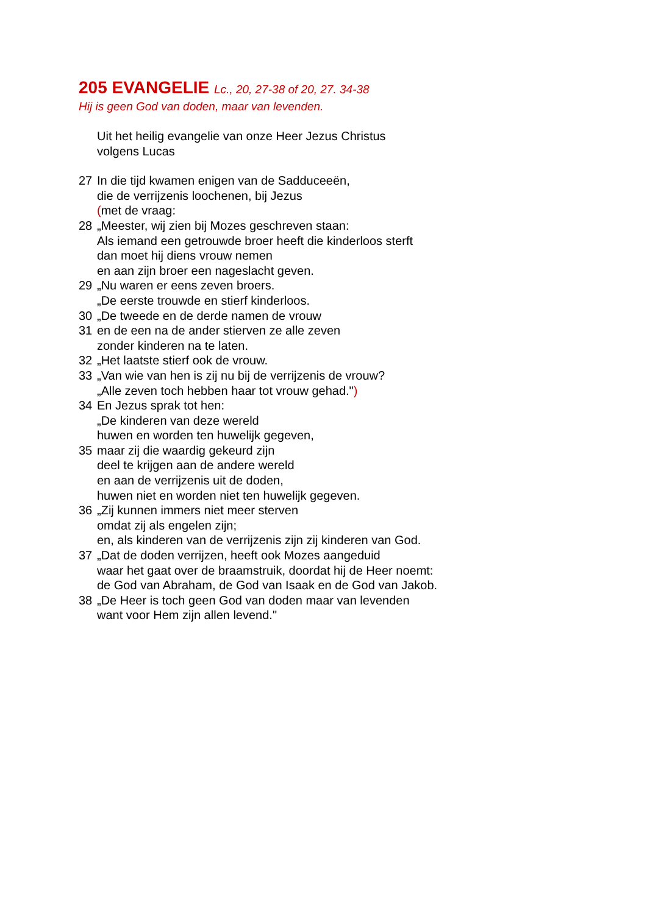205 EVANGELIE Lc., 20, 27-38 of 20, 27. 34-38
Hij is geen God van doden, maar van levenden.
Uit het heilig evangelie van onze Heer Jezus Christus
volgens Lucas
27 In die tijd kwamen enigen van de Sadduceeën,
die de verrijzenis loochenen, bij Jezus
(met de vraag:
28 „Meester, wij zien bij Mozes geschreven staan:
Als iemand een getrouwde broer heeft die kinderloos sterft
dan moet hij diens vrouw nemen
en aan zijn broer een nageslacht geven.
29 „Nu waren er eens zeven broers.
„De eerste trouwde en stierf kinderloos.
30 „De tweede en de derde namen de vrouw
31 en de een na de ander stierven ze alle zeven
zonder kinderen na te laten.
32 „Het laatste stierf ook de vrouw.
33 „Van wie van hen is zij nu bij de verrijzenis de vrouw?
„Alle zeven toch hebben haar tot vrouw gehad.")
34 En Jezus sprak tot hen:
„De kinderen van deze wereld
huwen en worden ten huwelijk gegeven,
35 maar zij die waardig gekeurd zijn
deel te krijgen aan de andere wereld
en aan de verrijzenis uit de doden,
huwen niet en worden niet ten huwelijk gegeven.
36 „Zij kunnen immers niet meer sterven
omdat zij als engelen zijn;
en, als kinderen van de verrijzenis zijn zij kinderen van God.
37 „Dat de doden verrijzen, heeft ook Mozes aangeduid
waar het gaat over de braamstruik, doordat hij de Heer noemt:
de God van Abraham, de God van Isaak en de God van Jakob.
38 „De Heer is toch geen God van doden maar van levenden
want voor Hem zijn allen levend."